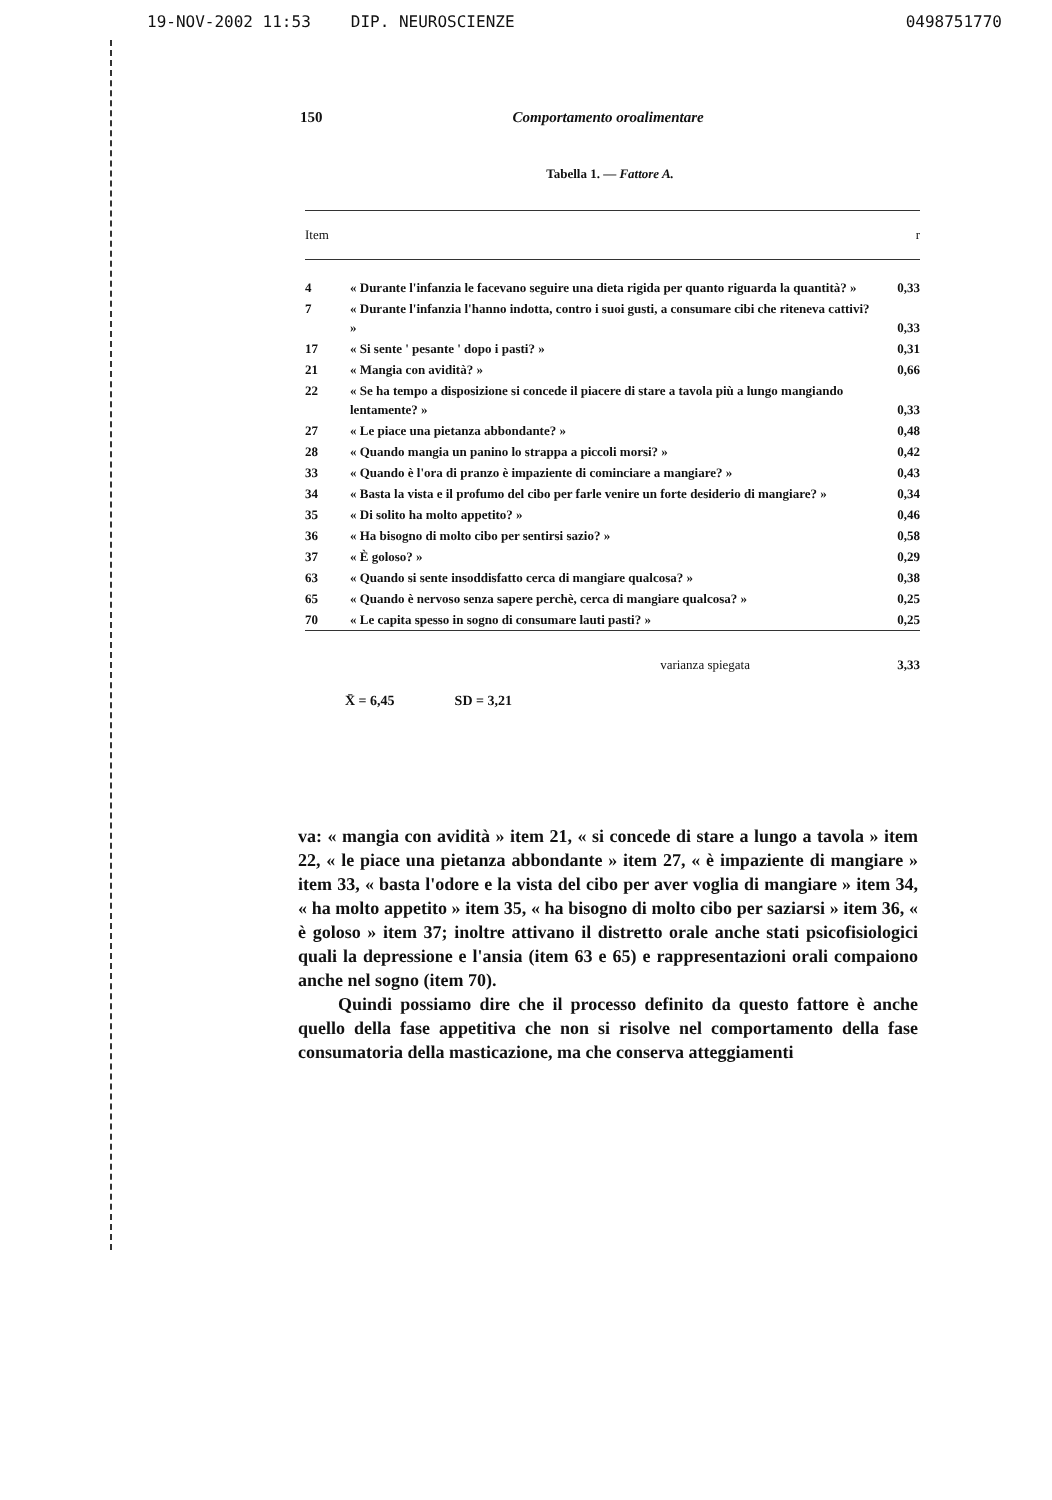19-NOV-2002 11:53 DIP. NEUROSCIENZE 0498751770
150 Comportamento oroalimentare
Tabella 1. — Fattore A.
| Item | | r |
| --- | --- | --- |
| 4 | « Durante l'infanzia le facevano seguire una dieta rigida per quanto riguarda la quantità? » | 0,33 |
| 7 | « Durante l'infanzia l'hanno indotta, contro i suoi gusti, a consumare cibi che riteneva cattivi? » | 0,33 |
| 17 | « Si sente ' pesante ' dopo i pasti? » | 0,31 |
| 21 | « Mangia con avidità? » | 0,66 |
| 22 | « Se ha tempo a disposizione si concede il piacere di stare a tavola più a lungo mangiando lentamente? » | 0,33 |
| 27 | « Le piace una pietanza abbondante? » | 0,48 |
| 28 | « Quando mangia un panino lo strappa a piccoli morsi? » | 0,42 |
| 33 | « Quando è l'ora di pranzo è impaziente di cominciare a mangiare? » | 0,43 |
| 34 | « Basta la vista e il profumo del cibo per farle venire un forte desiderio di mangiare? » | 0,34 |
| 35 | « Di solito ha molto appetito? » | 0,46 |
| 36 | « Ha bisogno di molto cibo per sentirsi sazio? » | 0,58 |
| 37 | « È goloso? » | 0,29 |
| 63 | « Quando si sente insoddisfatto cerca di mangiare qualcosa? » | 0,38 |
| 65 | « Quando è nervoso senza sapere perchè, cerca di mangiare qualcosa? » | 0,25 |
| 70 | « Le capita spesso in sogno di consumare lauti pasti? » | 0,25 |
| | varianza spiegata | 3,33 |
X̄ = 6,45 SD = 3,21
va: « mangia con avidità » item 21, « si concede di stare a lungo a tavola » item 22, « le piace una pietanza abbondante » item 27, « è impaziente di mangiare » item 33, « basta l'odore e la vista del cibo per aver voglia di mangiare » item 34, « ha molto appetito » item 35, « ha bisogno di molto cibo per saziarsi » item 36, « è goloso » item 37; inoltre attivano il distretto orale anche stati psicofisiologici quali la depressione e l'ansia (item 63 e 65) e rappresentazioni orali compaiono anche nel sogno (item 70).
Quindi possiamo dire che il processo definito da questo fattore è anche quello della fase appetitiva che non si risolve nel comportamento della fase consumatoria della masticazione, ma che conserva atteggiamenti